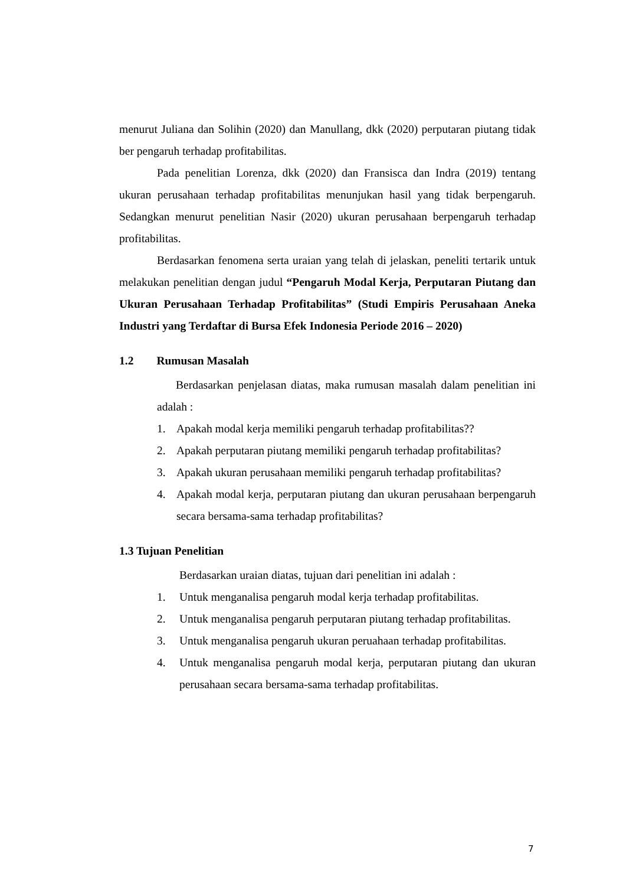menurut Juliana dan Solihin (2020) dan Manullang, dkk (2020) perputaran piutang tidak ber pengaruh terhadap profitabilitas.
Pada penelitian Lorenza, dkk (2020) dan Fransisca dan Indra (2019) tentang ukuran perusahaan terhadap profitabilitas menunjukan hasil yang tidak berpengaruh. Sedangkan menurut penelitian Nasir (2020) ukuran perusahaan berpengaruh terhadap profitabilitas.
Berdasarkan fenomena serta uraian yang telah di jelaskan, peneliti tertarik untuk melakukan penelitian dengan judul “Pengaruh Modal Kerja, Perputaran Piutang dan Ukuran Perusahaan Terhadap Profitabilitas” (Studi Empiris Perusahaan Aneka Industri yang Terdaftar di Bursa Efek Indonesia Periode 2016 – 2020)
1.2 Rumusan Masalah
Berdasarkan penjelasan diatas, maka rumusan masalah dalam penelitian ini adalah :
1. Apakah modal kerja memiliki pengaruh terhadap profitabilitas??
2. Apakah perputaran piutang memiliki pengaruh terhadap profitabilitas?
3. Apakah ukuran perusahaan memiliki pengaruh terhadap profitabilitas?
4.
Apakah modal kerja, perputaran piutang dan ukuran perusahaan berpengaruh secara bersama-sama terhadap profitabilitas?
1.3 Tujuan Penelitian
Berdasarkan uraian diatas, tujuan dari penelitian ini adalah :
1. Untuk menganalisa pengaruh modal kerja terhadap profitabilitas.
2. Untuk menganalisa pengaruh perputaran piutang terhadap profitabilitas.
3. Untuk menganalisa pengaruh ukuran peruahaan terhadap profitabilitas.
4.
Untuk menganalisa pengaruh modal kerja, perputaran piutang dan ukuran perusahaan secara bersama-sama terhadap profitabilitas.
7